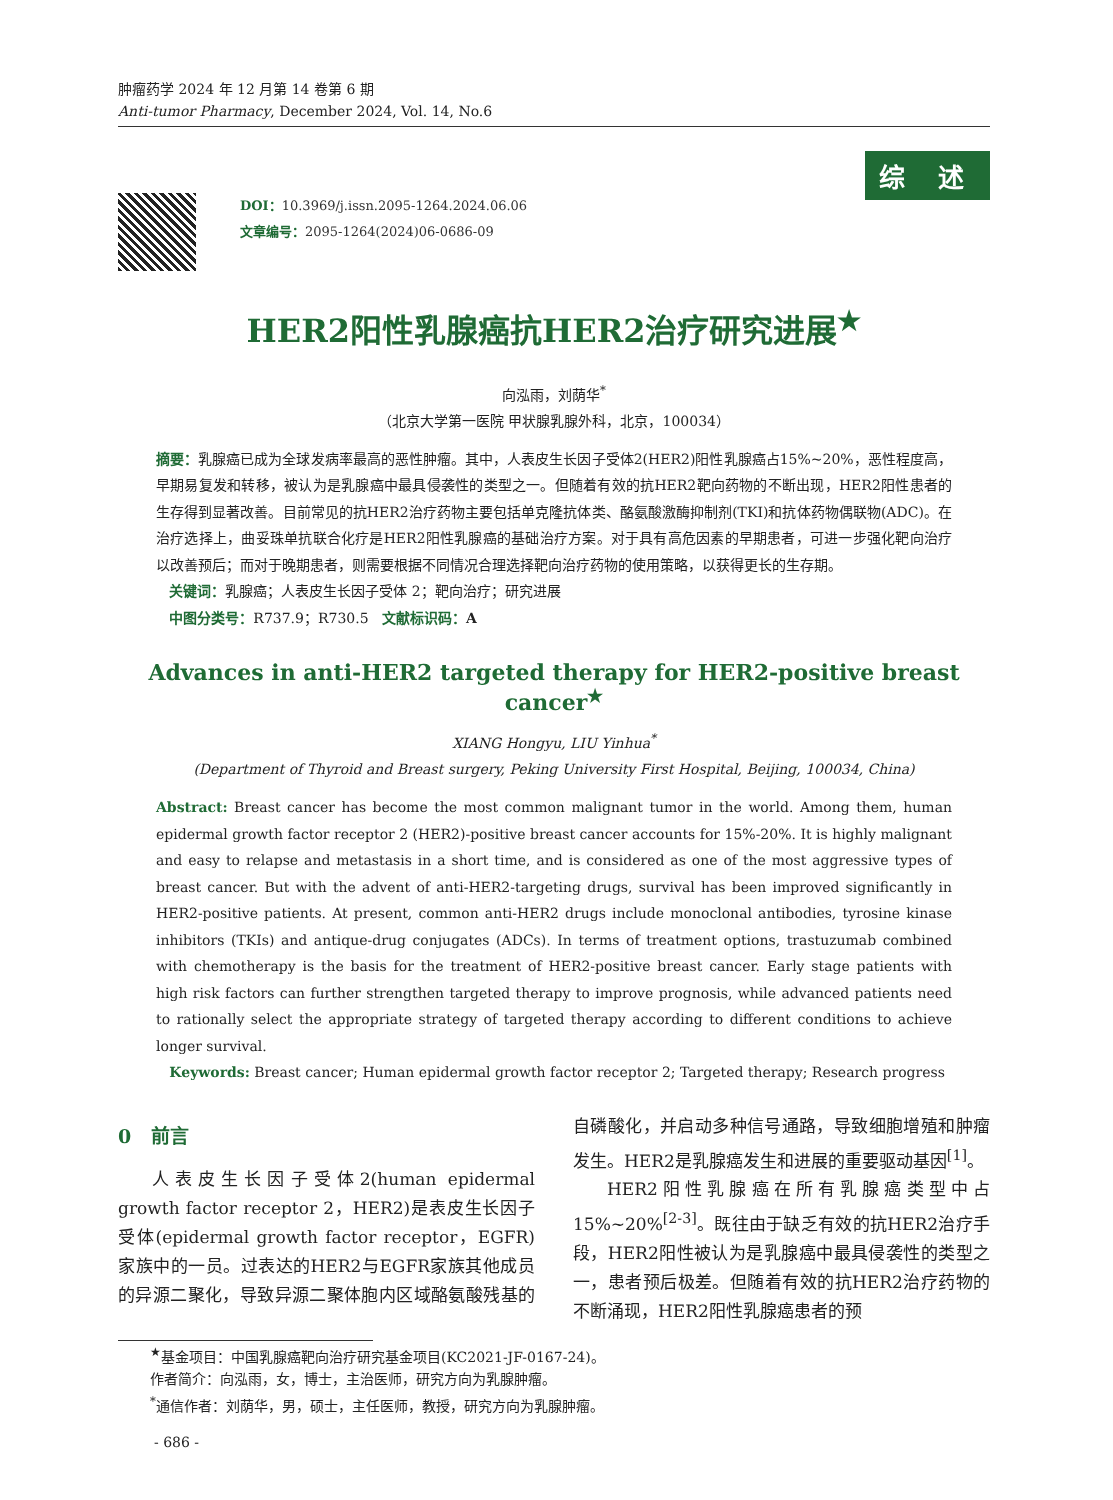肿瘤药学 2024 年 12 月第 14 卷第 6 期
Anti-tumor Pharmacy, December 2024, Vol. 14, No.6
综 述
DOI：10.3969/j.issn.2095-1264.2024.06.06
文章编号：2095-1264(2024)06-0686-09
HER2阳性乳腺癌抗HER2治疗研究进展<sup>★</sup>
向泓雨，刘荫华<sup>*</sup>
（北京大学第一医院 甲状腺乳腺外科，北京，100034）
摘要：乳腺癌已成为全球发病率最高的恶性肿瘤。其中，人表皮生长因子受体2(HER2)阳性乳腺癌占15%~20%，恶性程度高，早期易复发和转移，被认为是乳腺癌中最具侵袭性的类型之一。但随着有效的抗HER2靶向药物的不断出现，HER2阳性患者的生存得到显著改善。目前常见的抗HER2治疗药物主要包括单克隆抗体类、酪氨酸激酶抑制剂(TKI)和抗体药物偶联物(ADC)。在治疗选择上，曲妥珠单抗联合化疗是HER2阳性乳腺癌的基础治疗方案。对于具有高危因素的早期患者，可进一步强化靶向治疗以改善预后；而对于晚期患者，则需要根据不同情况合理选择靶向治疗药物的使用策略，以获得更长的生存期。
关键词：乳腺癌；人表皮生长因子受体 2；靶向治疗；研究进展
中图分类号：R737.9；R730.5 文献标识码：A
Advances in anti-HER2 targeted therapy for HER2-positive breast cancer<sup>★</sup>
XIANG Hongyu, LIU Yinhua<sup>*</sup>
(Department of Thyroid and Breast surgery, Peking University First Hospital, Beijing, 100034, China)
Abstract: Breast cancer has become the most common malignant tumor in the world. Among them, human epidermal growth factor receptor 2 (HER2)-positive breast cancer accounts for 15%-20%. It is highly malignant and easy to relapse and metastasis in a short time, and is considered as one of the most aggressive types of breast cancer. But with the advent of anti-HER2-targeting drugs, survival has been improved significantly in HER2-positive patients. At present, common anti-HER2 drugs include monoclonal antibodies, tyrosine kinase inhibitors (TKIs) and antique-drug conjugates (ADCs). In terms of treatment options, trastuzumab combined with chemotherapy is the basis for the treatment of HER2-positive breast cancer. Early stage patients with high risk factors can further strengthen targeted therapy to improve prognosis, while advanced patients need to rationally select the appropriate strategy of targeted therapy according to different conditions to achieve longer survival.
Keywords: Breast cancer; Human epidermal growth factor receptor 2; Targeted therapy; Research progress
0 前言
人表皮生长因子受体2(human epidermal growth factor receptor 2，HER2)是表皮生长因子受体(epidermal growth factor receptor，EGFR)家族中的一员。过表达的HER2与EGFR家族其他成员的异源二聚化，导致异源二聚体胞内区域酪氨酸残基的自磷酸化，并启动多种信号通路，导致细胞增殖和肿瘤发生。HER2是乳腺癌发生和进展的重要驱动基因<sup>[1]</sup>。
HER2阳性乳腺癌在所有乳腺癌类型中占15%~20%<sup>[2-3]</sup>。既往由于缺乏有效的抗HER2治疗手段，HER2阳性被认为是乳腺癌中最具侵袭性的类型之一，患者预后极差。但随着有效的抗HER2治疗药物的不断涌现，HER2阳性乳腺癌患者的预
<sup>★</sup>基金项目：中国乳腺癌靶向治疗研究基金项目(KC2021-JF-0167-24)。
作者简介：向泓雨，女，博士，主治医师，研究方向为乳腺肿瘤。
<sup>*</sup> 通信作者：刘荫华，男，硕士，主任医师，教授，研究方向为乳腺肿瘤。
- 686 -